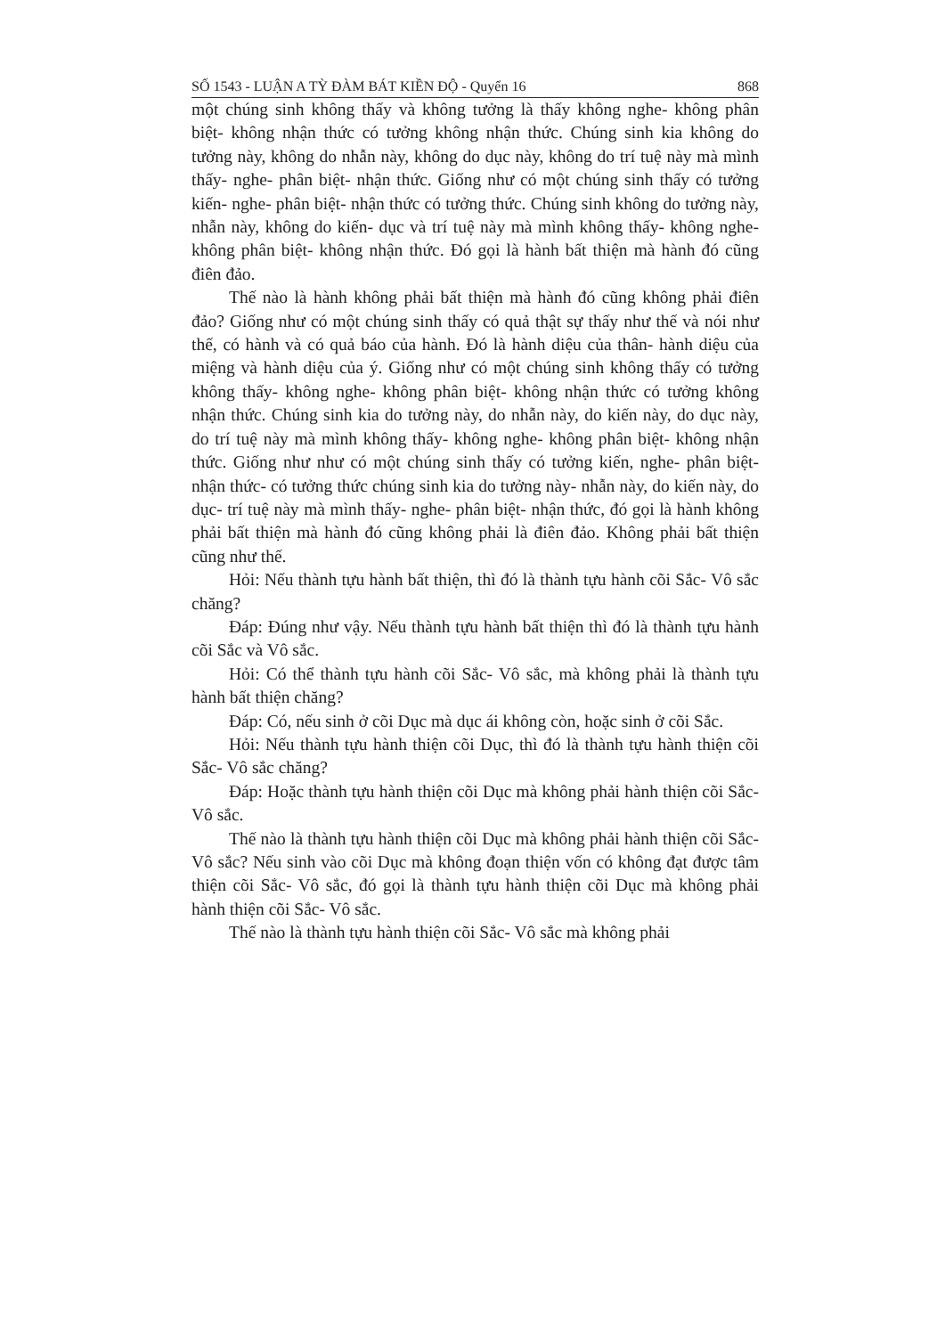SỐ 1543 - LUẬN A TỲ ĐÀM BÁT KIỀN ĐỘ - Quyển 16 868
một chúng sinh không thấy và không tưởng là thấy không nghe- không phân biệt- không nhận thức có tưởng không nhận thức. Chúng sinh kia không do tưởng này, không do nhẫn này, không do dục này, không do trí tuệ này mà mình thấy- nghe- phân biệt- nhận thức. Giống như có một chúng sinh thấy có tưởng kiến- nghe- phân biệt- nhận thức có tưởng thức. Chúng sinh không do tưởng này, nhẫn này, không do kiến- dục và trí tuệ này mà mình không thấy- không nghe- không phân biệt- không nhận thức. Đó gọi là hành bất thiện mà hành đó cũng điên đảo.
Thế nào là hành không phải bất thiện mà hành đó cũng không phải điên đảo? Giống như có một chúng sinh thấy có quả thật sự thấy như thế và nói như thế, có hành và có quả báo của hành. Đó là hành diệu của thân- hành diệu của miệng và hành diệu của ý. Giống như có một chúng sinh không thấy có tưởng không thấy- không nghe- không phân biệt- không nhận thức có tưởng không nhận thức. Chúng sinh kia do tưởng này, do nhẫn này, do kiến này, do dục này, do trí tuệ này mà mình không thấy- không nghe- không phân biệt- không nhận thức. Giống như như có một chúng sinh thấy có tưởng kiến, nghe- phân biệt- nhận thức- có tưởng thức chúng sinh kia do tưởng này- nhẫn này, do kiến này, do dục- trí tuệ này mà mình thấy- nghe- phân biệt- nhận thức, đó gọi là hành không phải bất thiện mà hành đó cũng không phải là điên đảo. Không phải bất thiện cũng như thế.
Hỏi: Nếu thành tựu hành bất thiện, thì đó là thành tựu hành cõi Sắc- Vô sắc chăng?
Đáp: Đúng như vậy. Nếu thành tựu hành bất thiện thì đó là thành tựu hành cõi Sắc và Vô sắc.
Hỏi: Có thể thành tựu hành cõi Sắc- Vô sắc, mà không phải là thành tựu hành bất thiện chăng?
Đáp: Có, nếu sinh ở cõi Dục mà dục ái không còn, hoặc sinh ở cõi Sắc.
Hỏi: Nếu thành tựu hành thiện cõi Dục, thì đó là thành tựu hành thiện cõi Sắc- Vô sắc chăng?
Đáp: Hoặc thành tựu hành thiện cõi Dục mà không phải hành thiện cõi Sắc- Vô sắc.
Thế nào là thành tựu hành thiện cõi Dục mà không phải hành thiện cõi Sắc- Vô sắc? Nếu sinh vào cõi Dục mà không đoạn thiện vốn có không đạt được tâm thiện cõi Sắc- Vô sắc, đó gọi là thành tựu hành thiện cõi Dục mà không phải hành thiện cõi Sắc- Vô sắc.
Thế nào là thành tựu hành thiện cõi Sắc- Vô sắc mà không phải